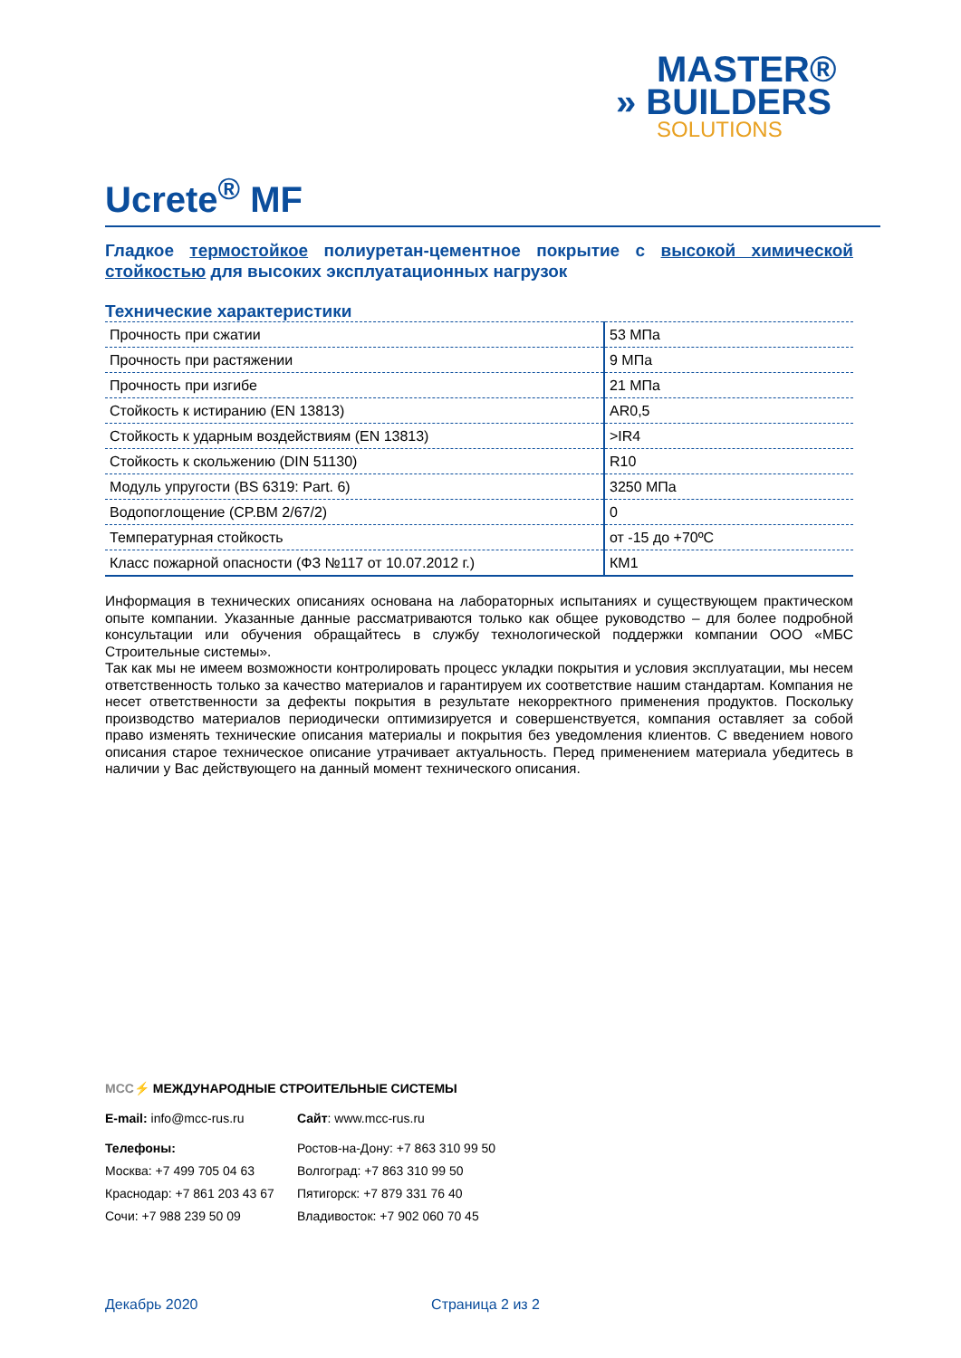MASTER®
» BUILDERS
SOLUTIONS
Ucrete<sup>®</sup> MF
Гладкое термостойкое полиуретан-цементное покрытие с высокой химической стойкостью для высоких эксплуатационных нагрузок
Технические характеристики
| Прочность при сжатии | 53 МПа |
| Прочность при растяжении | 9 МПа |
| Прочность при изгибе | 21 МПа |
| Стойкость к истиранию (EN 13813) | AR0,5 |
| Стойкость к ударным воздействиям (EN 13813) | >IR4 |
| Стойкость к скольжению (DIN 51130) | R10 |
| Модуль упругости (BS 6319: Part. 6) | 3250 МПа |
| Водопоглощение (CP.BM 2/67/2) | 0 |
| Температурная стойкость | от -15 до +70ºC |
| Класс пожарной опасности (ФЗ №117 от 10.07.2012 г.) | КМ1 |
Информация в технических описаниях основана на лабораторных испытаниях и существующем практическом опыте компании. Указанные данные рассматриваются только как общее руководство – для более подробной консультации или обучения обращайтесь в службу технологической поддержки компании ООО «МБС Строительные системы».
Так как мы не имеем возможности контролировать процесс укладки покрытия и условия эксплуатации, мы несем ответственность только за качество материалов и гарантируем их соответствие нашим стандартам. Компания не несет ответственности за дефекты покрытия в результате некорректного применения продуктов. Поскольку производство материалов периодически оптимизируется и совершенствуется, компания оставляет за собой право изменять технические описания материалы и покрытия без уведомления клиентов. С введением нового описания старое техническое описание утрачивает актуальность. Перед применением материала убедитесь в наличии у Вас действующего на данный момент технического описания.
MCC⚡ МЕЖДУНАРОДНЫЕ СТРОИТЕЛЬНЫЕ СИСТЕМЫ
E-mail: info@mcc-rus.ru
Сайт: www.mcc-rus.ru
Телефоны:
Ростов-на-Дону: +7 863 310 99 50
Москва: +7 499 705 04 63
Волгоград: +7 863 310 99 50
Краснодар: +7 861 203 43 67
Пятигорск: +7 879 331 76 40
Сочи: +7 988 239 50 09
Владивосток: +7 902 060 70 45
Декабрь 2020 Страница 2 из 2